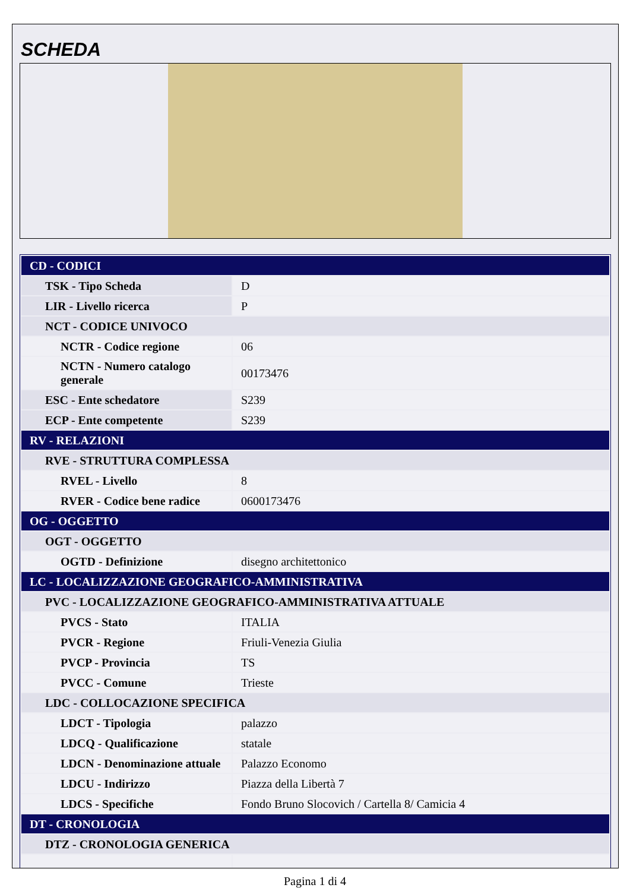SCHEDA
| CD - CODICI | |
| TSK - Tipo Scheda | D |
| LIR - Livello ricerca | P |
| NCT - CODICE UNIVOCO | |
| NCTR - Codice regione | 06 |
| NCTN - Numero catalogo generale | 00173476 |
| ESC - Ente schedatore | S239 |
| ECP - Ente competente | S239 |
| RV - RELAZIONI | |
| RVE - STRUTTURA COMPLESSA | |
| RVEL - Livello | 8 |
| RVER - Codice bene radice | 0600173476 |
| OG - OGGETTO | |
| OGT - OGGETTO | |
| OGTD - Definizione | disegno architettonico |
| LC - LOCALIZZAZIONE GEOGRAFICO-AMMINISTRATIVA | |
| PVC - LOCALIZZAZIONE GEOGRAFICO-AMMINISTRATIVA ATTUALE | |
| PVCS - Stato | ITALIA |
| PVCR - Regione | Friuli-Venezia Giulia |
| PVCP - Provincia | TS |
| PVCC - Comune | Trieste |
| LDC - COLLOCAZIONE SPECIFICA | |
| LDCT - Tipologia | palazzo |
| LDCQ - Qualificazione | statale |
| LDCN - Denominazione attuale | Palazzo Economo |
| LDCU - Indirizzo | Piazza della Libertà 7 |
| LDCS - Specifiche | Fondo Bruno Slocovich / Cartella 8/ Camicia 4 |
| DT - CRONOLOGIA | |
| DTZ - CRONOLOGIA GENERICA | |
Pagina 1 di 4